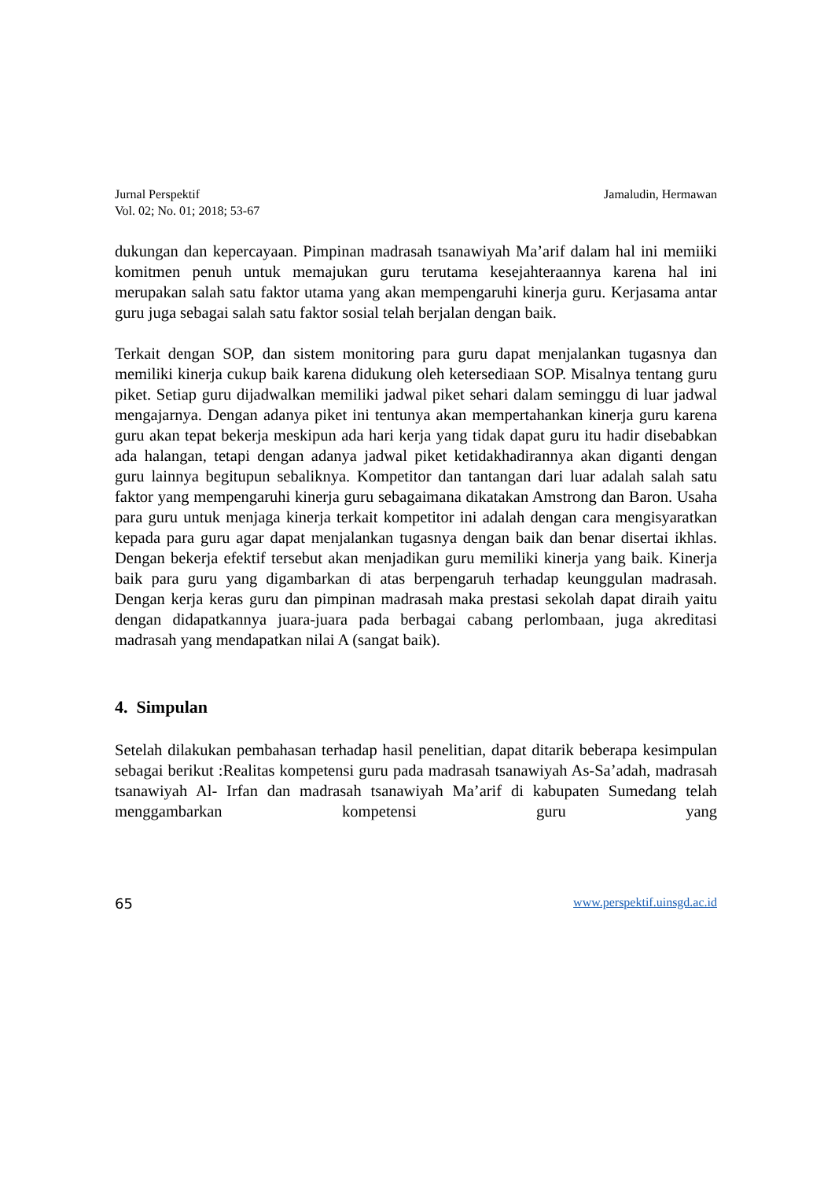Jurnal Perspektif
Vol. 02; No. 01; 2018; 53-67
Jamaludin, Hermawan
dukungan dan kepercayaan. Pimpinan madrasah tsanawiyah Ma’arif dalam hal ini memiiki komitmen penuh untuk memajukan guru terutama kesejahteraannya karena hal ini merupakan salah satu faktor utama yang akan mempengaruhi kinerja guru. Kerjasama antar guru juga sebagai salah satu faktor sosial telah berjalan dengan baik.
Terkait dengan SOP, dan sistem monitoring para guru dapat menjalankan tugasnya dan memiliki kinerja cukup baik karena didukung oleh ketersediaan SOP. Misalnya tentang guru piket. Setiap guru dijadwalkan memiliki jadwal piket sehari dalam seminggu di luar jadwal mengajarnya. Dengan adanya piket ini tentunya akan mempertahankan kinerja guru karena guru akan tepat bekerja meskipun ada hari kerja yang tidak dapat guru itu hadir disebabkan ada halangan, tetapi dengan adanya jadwal piket ketidakhadirannya akan diganti dengan guru lainnya begitupun sebaliknya. Kompetitor dan tantangan dari luar adalah salah satu faktor yang mempengaruhi kinerja guru sebagaimana dikatakan Amstrong dan Baron. Usaha para guru untuk menjaga kinerja terkait kompetitor ini adalah dengan cara mengisyaratkan kepada para guru agar dapat menjalankan tugasnya dengan baik dan benar disertai ikhlas. Dengan bekerja efektif tersebut akan menjadikan guru memiliki kinerja yang baik. Kinerja baik para guru yang digambarkan di atas berpengaruh terhadap keunggulan madrasah. Dengan kerja keras guru dan pimpinan madrasah maka prestasi sekolah dapat diraih yaitu dengan didapatkannya juara-juara pada berbagai cabang perlombaan, juga akreditasi madrasah yang mendapatkan nilai A (sangat baik).
4. Simpulan
Setelah dilakukan pembahasan terhadap hasil penelitian, dapat ditarik beberapa kesimpulan sebagai berikut :Realitas kompetensi guru pada madrasah tsanawiyah As-Sa’adah, madrasah tsanawiyah Al- Irfan dan madrasah tsanawiyah Ma’arif di kabupaten Sumedang telah menggambarkan kompetensi guru yang
65 www.perspektif.uinsgd.ac.id